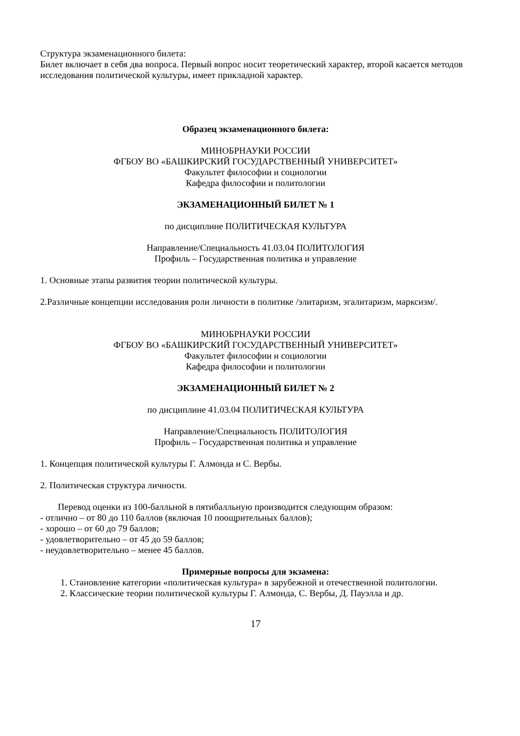Структура экзаменационного билета:
Билет включает в себя два вопроса. Первый вопрос носит теоретический характер, второй касается методов исследования политической культуры, имеет прикладной характер.
Образец экзаменационного билета:
МИНОБРНАУКИ РОССИИ
ФГБОУ ВО «БАШКИРСКИЙ ГОСУДАРСТВЕННЫЙ УНИВЕРСИТЕТ»
Факультет философии и социологии
Кафедра философии и политологии
ЭКЗАМЕНАЦИОННЫЙ БИЛЕТ № 1
по дисциплине ПОЛИТИЧЕСКАЯ КУЛЬТУРА
Направление/Специальность 41.03.04 ПОЛИТОЛОГИЯ
Профиль – Государственная политика и управление
1. Основные этапы развития теории политической культуры.
2.Различные концепции исследования роли личности в политике /элитаризм, эгалитаризм, марксизм/.
МИНОБРНАУКИ РОССИИ
ФГБОУ ВО «БАШКИРСКИЙ ГОСУДАРСТВЕННЫЙ УНИВЕРСИТЕТ»
Факультет философии и социологии
Кафедра философии и политологии
ЭКЗАМЕНАЦИОННЫЙ БИЛЕТ № 2
по дисциплине 41.03.04 ПОЛИТИЧЕСКАЯ КУЛЬТУРА
Направление/Специальность ПОЛИТОЛОГИЯ
Профиль – Государственная политика и управление
1. Концепция политической культуры Г. Алмонда и С. Вербы.
2. Политическая структура личности.
Перевод оценки из 100-балльной в пятибалльную производится следующим образом:
- отлично – от 80 до 110 баллов (включая 10 поощрительных баллов);
- хорошо – от 60 до 79 баллов;
- удовлетворительно – от 45 до 59 баллов;
- неудовлетворительно – менее 45 баллов.
Примерные вопросы для экзамена:
1. Становление категории «политическая культура» в зарубежной и отечественной политологии.
2. Классические теории политической культуры Г. Алмонда, С. Вербы, Д. Пауэлла и др.
17